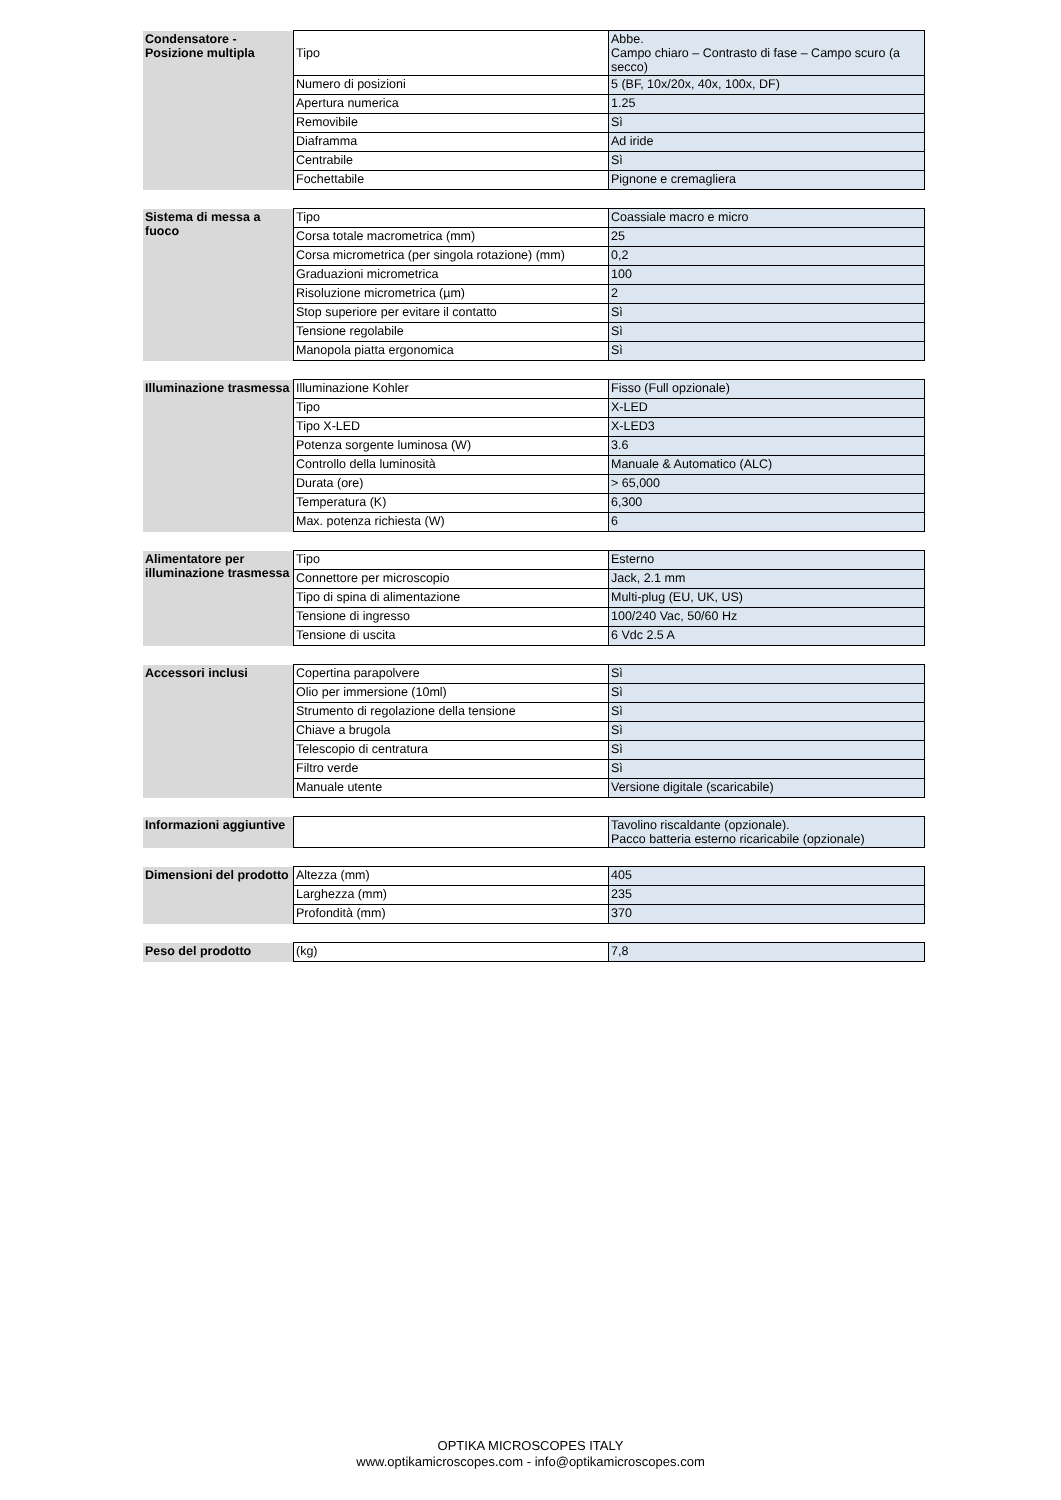| Condensatore - Posizione multipla | Tipo | Abbe. Campo chiaro – Contrasto di fase – Campo scuro (a secco) |
| | Numero di posizioni | 5 (BF, 10x/20x, 40x, 100x, DF) |
| | Apertura numerica | 1.25 |
| | Removibile | Sì |
| | Diaframma | Ad iride |
| | Centrabile | Sì |
| | Fochettabile | Pignone e cremagliera |
| Sistema di messa a fuoco | Tipo | Coassiale macro e micro |
| | Corsa totale macrometrica (mm) | 25 |
| | Corsa micrometrica (per singola rotazione) (mm) | 0,2 |
| | Graduazioni micrometrica | 100 |
| | Risoluzione micrometrica (µm) | 2 |
| | Stop superiore per evitare il contatto | Sì |
| | Tensione regolabile | Sì |
| | Manopola piatta ergonomica | Sì |
| Illuminazione trasmessa | Illuminazione Kohler | Fisso (Full opzionale) |
| | Tipo | X-LED |
| | Tipo X-LED | X-LED3 |
| | Potenza sorgente luminosa (W) | 3.6 |
| | Controllo della luminosità | Manuale & Automatico (ALC) |
| | Durata (ore) | > 65,000 |
| | Temperatura (K) | 6,300 |
| | Max. potenza richiesta (W) | 6 |
| Alimentatore per illuminazione trasmessa | Tipo | Esterno |
| | Connettore per microscopio | Jack, 2.1 mm |
| | Tipo di spina di alimentazione | Multi-plug (EU, UK, US) |
| | Tensione di ingresso | 100/240 Vac, 50/60 Hz |
| | Tensione di uscita | 6 Vdc 2.5 A |
| Accessori inclusi | Copertina parapolvere | Sì |
| | Olio per immersione (10ml) | Sì |
| | Strumento di regolazione della tensione | Sì |
| | Chiave a brugola | Sì |
| | Telescopio di centratura | Sì |
| | Filtro verde | Sì |
| | Manuale utente | Versione digitale (scaricabile) |
| Informazioni aggiuntive | | Tavolino riscaldante (opzionale). Pacco batteria esterno ricaricabile (opzionale) |
| Dimensioni del prodotto | Altezza (mm) | 405 |
| | Larghezza (mm) | 235 |
| | Profondità (mm) | 370 |
| Peso del prodotto | (kg) | 7,8 |
OPTIKA MICROSCOPES ITALY
www.optikamicroscopes.com - info@optikamicroscopes.com